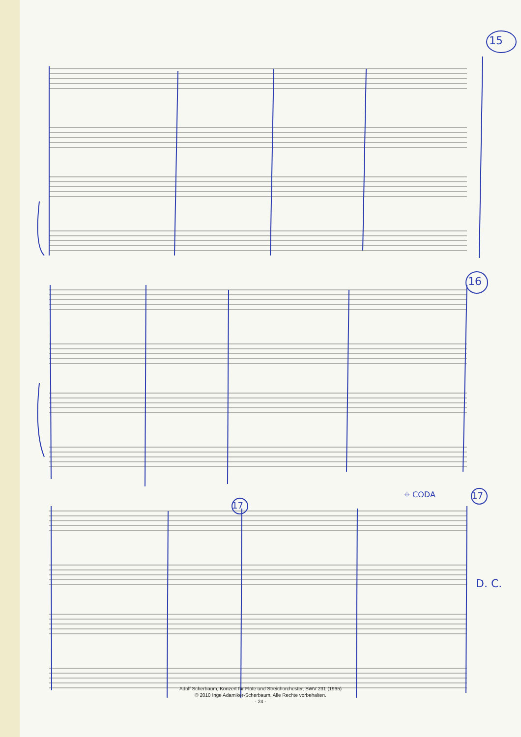15
16
17
17
⌖ CODA
D. C.
Adolf Scherbaum, Konzert für Flöte und Streichorchester, SWV 231 (1965)
© 2010 Inge Adamiker-Scherbaum, Alle Rechte vorbehalten.
- 24 -